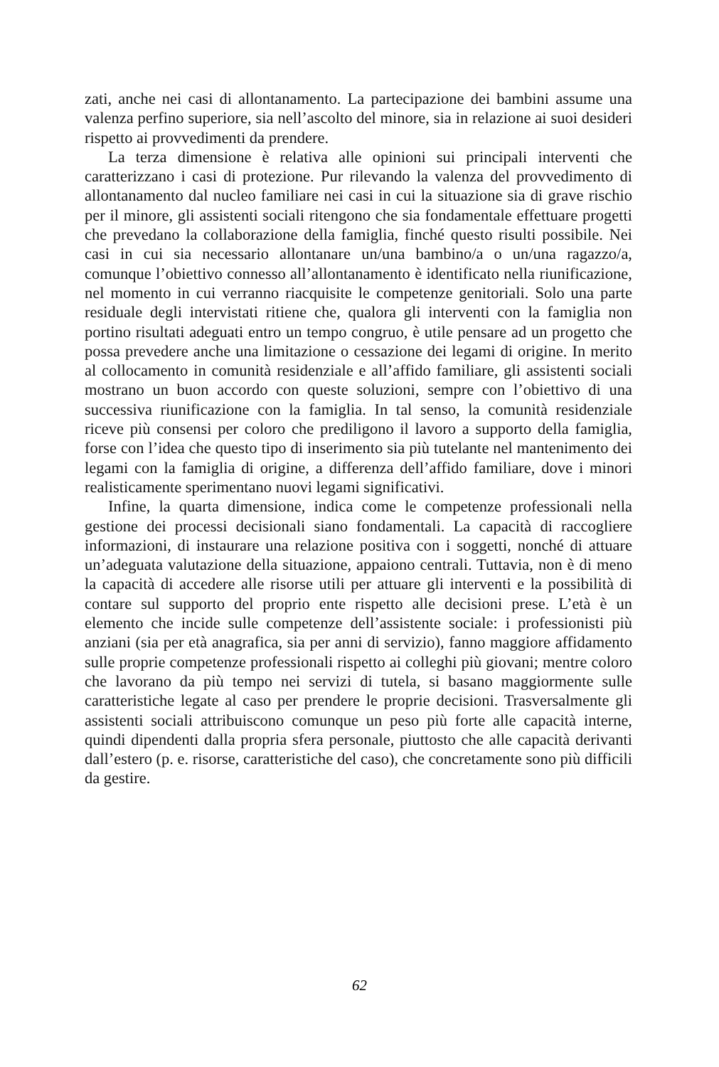zati, anche nei casi di allontanamento. La partecipazione dei bambini assume una valenza perfino superiore, sia nell’ascolto del minore, sia in relazione ai suoi desideri rispetto ai provvedimenti da prendere.
La terza dimensione è relativa alle opinioni sui principali interventi che caratterizzano i casi di protezione. Pur rilevando la valenza del provvedimento di allontanamento dal nucleo familiare nei casi in cui la situazione sia di grave rischio per il minore, gli assistenti sociali ritengono che sia fondamentale effettuare progetti che prevedano la collaborazione della famiglia, finché questo risulti possibile. Nei casi in cui sia necessario allontanare un/una bambino/a o un/una ragazzo/a, comunque l’obiettivo connesso all’allontanamento è identificato nella riunificazione, nel momento in cui verranno riacquisite le competenze genitoriali. Solo una parte residuale degli intervistati ritiene che, qualora gli interventi con la famiglia non portino risultati adeguati entro un tempo congruo, è utile pensare ad un progetto che possa prevedere anche una limitazione o cessazione dei legami di origine. In merito al collocamento in comunità residenziale e all’affido familiare, gli assistenti sociali mostrano un buon accordo con queste soluzioni, sempre con l’obiettivo di una successiva riunificazione con la famiglia. In tal senso, la comunità residenziale riceve più consensi per coloro che prediligono il lavoro a supporto della famiglia, forse con l’idea che questo tipo di inserimento sia più tutelante nel mantenimento dei legami con la famiglia di origine, a differenza dell’affido familiare, dove i minori realisticamente sperimentano nuovi legami significativi.
Infine, la quarta dimensione, indica come le competenze professionali nella gestione dei processi decisionali siano fondamentali. La capacità di raccogliere informazioni, di instaurare una relazione positiva con i soggetti, nonché di attuare un’adeguata valutazione della situazione, appaiono centrali. Tuttavia, non è di meno la capacità di accedere alle risorse utili per attuare gli interventi e la possibilità di contare sul supporto del proprio ente rispetto alle decisioni prese. L’età è un elemento che incide sulle competenze dell’assistente sociale: i professionisti più anziani (sia per età anagrafica, sia per anni di servizio), fanno maggiore affidamento sulle proprie competenze professionali rispetto ai colleghi più giovani; mentre coloro che lavorano da più tempo nei servizi di tutela, si basano maggiormente sulle caratteristiche legate al caso per prendere le proprie decisioni. Trasversalmente gli assistenti sociali attribuiscono comunque un peso più forte alle capacità interne, quindi dipendenti dalla propria sfera personale, piuttosto che alle capacità derivanti dall’estero (p. e. risorse, caratteristiche del caso), che concretamente sono più difficili da gestire.
62